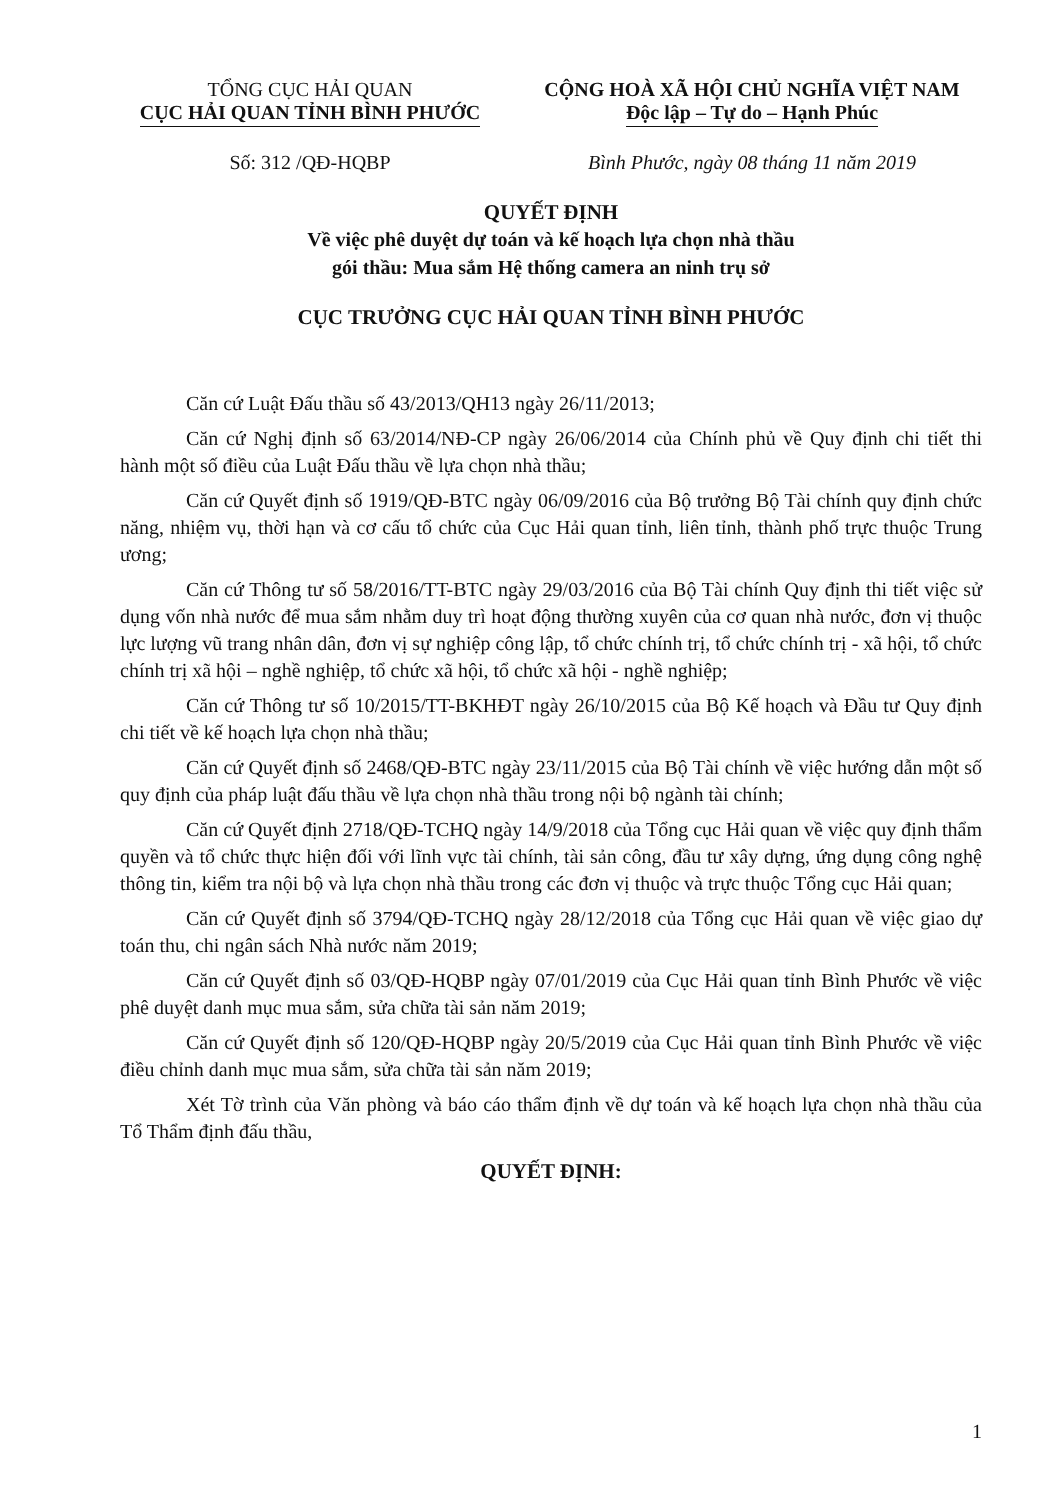TỔNG CỤC HẢI QUAN
CỤC HẢI QUAN TỈNH BÌNH PHƯỚC
CỘNG HOÀ XÃ HỘI CHỦ NGHĨA VIỆT NAM
Độc lập – Tự do – Hạnh Phúc
Số: 312 /QĐ-HQBP Bình Phước, ngày 08 tháng 11 năm 2019
QUYẾT ĐỊNH
Về việc phê duyệt dự toán và kế hoạch lựa chọn nhà thầu
gói thầu: Mua sắm Hệ thống camera an ninh trụ sở
CỤC TRƯỞNG CỤC HẢI QUAN TỈNH BÌNH PHƯỚC
Căn cứ Luật Đấu thầu số 43/2013/QH13 ngày 26/11/2013;
Căn cứ Nghị định số 63/2014/NĐ-CP ngày 26/06/2014 của Chính phủ về Quy định chi tiết thi hành một số điều của Luật Đấu thầu về lựa chọn nhà thầu;
Căn cứ Quyết định số 1919/QĐ-BTC ngày 06/09/2016 của Bộ trưởng Bộ Tài chính quy định chức năng, nhiệm vụ, thời hạn và cơ cấu tổ chức của Cục Hải quan tỉnh, liên tỉnh, thành phố trực thuộc Trung ương;
Căn cứ Thông tư số 58/2016/TT-BTC ngày 29/03/2016 của Bộ Tài chính Quy định thi tiết việc sử dụng vốn nhà nước để mua sắm nhằm duy trì hoạt động thường xuyên của cơ quan nhà nước, đơn vị thuộc lực lượng vũ trang nhân dân, đơn vị sự nghiệp công lập, tổ chức chính trị, tổ chức chính trị - xã hội, tổ chức chính trị xã hội – nghề nghiệp, tổ chức xã hội, tổ chức xã hội - nghề nghiệp;
Căn cứ Thông tư số 10/2015/TT-BKHĐT ngày 26/10/2015 của Bộ Kế hoạch và Đầu tư Quy định chi tiết về kế hoạch lựa chọn nhà thầu;
Căn cứ Quyết định số 2468/QĐ-BTC ngày 23/11/2015 của Bộ Tài chính về việc hướng dẫn một số quy định của pháp luật đấu thầu về lựa chọn nhà thầu trong nội bộ ngành tài chính;
Căn cứ Quyết định 2718/QĐ-TCHQ ngày 14/9/2018 của Tổng cục Hải quan về việc quy định thẩm quyền và tổ chức thực hiện đối với lĩnh vực tài chính, tài sản công, đầu tư xây dựng, ứng dụng công nghệ thông tin, kiểm tra nội bộ và lựa chọn nhà thầu trong các đơn vị thuộc và trực thuộc Tổng cục Hải quan;
Căn cứ Quyết định số 3794/QĐ-TCHQ ngày 28/12/2018 của Tổng cục Hải quan về việc giao dự toán thu, chi ngân sách Nhà nước năm 2019;
Căn cứ Quyết định số 03/QĐ-HQBP ngày 07/01/2019 của Cục Hải quan tỉnh Bình Phước về việc phê duyệt danh mục mua sắm, sửa chữa tài sản năm 2019;
Căn cứ Quyết định số 120/QĐ-HQBP ngày 20/5/2019 của Cục Hải quan tỉnh Bình Phước về việc điều chỉnh danh mục mua sắm, sửa chữa tài sản năm 2019;
Xét Tờ trình của Văn phòng và báo cáo thẩm định về dự toán và kế hoạch lựa chọn nhà thầu của Tổ Thẩm định đấu thầu,
QUYẾT ĐỊNH:
1